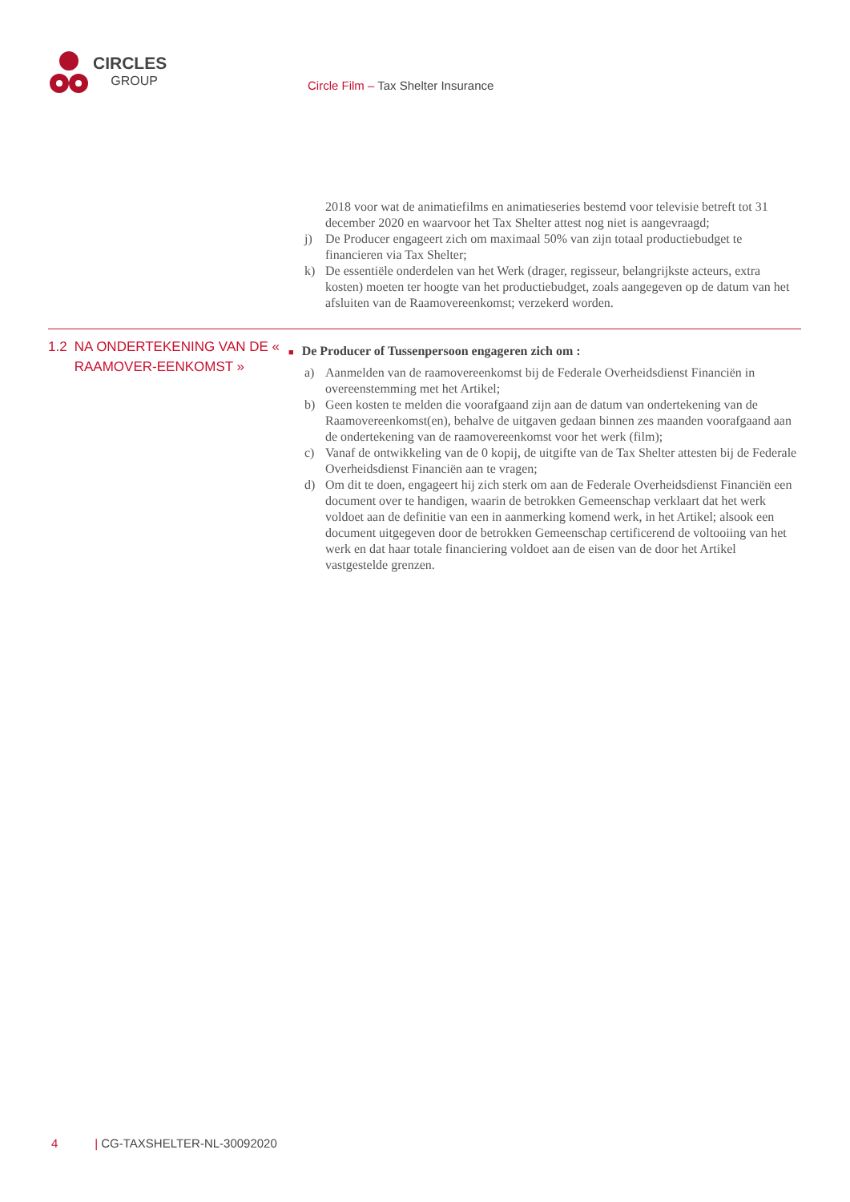CIRCLES
GROUP
Circle Film – Tax Shelter Insurance
2018 voor wat de animatiefilms en animatieseries bestemd voor televisie betreft tot 31 december 2020 en waarvoor het Tax Shelter attest nog niet is aangevraagd;
j) De Producer engageert zich om maximaal 50% van zijn totaal productiebudget te financieren via Tax Shelter;
k) De essentiële onderdelen van het Werk (drager, regisseur, belangrijkste acteurs, extra kosten) moeten ter hoogte van het productiebudget, zoals aangegeven op de datum van het afsluiten van de Raamovereenkomst; verzekerd worden.
1.2 NA ONDERTEKENING VAN DE « RAAMOVER-EENKOMST »
■ De Producer of Tussenpersoon engageren zich om :
a) Aanmelden van de raamovereenkomst bij de Federale Overheidsdienst Financiën in overeenstemming met het Artikel;
b) Geen kosten te melden die voorafgaand zijn aan de datum van ondertekening van de Raamovereenkomst(en), behalve de uitgaven gedaan binnen zes maanden voorafgaand aan de ondertekening van de raamovereenkomst voor het werk (film);
c) Vanaf de ontwikkeling van de 0 kopij, de uitgifte van de Tax Shelter attesten bij de Federale Overheidsdienst Financiën aan te vragen;
d) Om dit te doen, engageert hij zich sterk om aan de Federale Overheidsdienst Financiën een document over te handigen, waarin de betrokken Gemeenschap verklaart dat het werk voldoet aan de definitie van een in aanmerking komend werk, in het Artikel; alsook een document uitgegeven door de betrokken Gemeenschap certificerend de voltooiing van het werk en dat haar totale financiering voldoet aan de eisen van de door het Artikel vastgestelde grenzen.
4 | CG-TAXSHELTER-NL-30092020